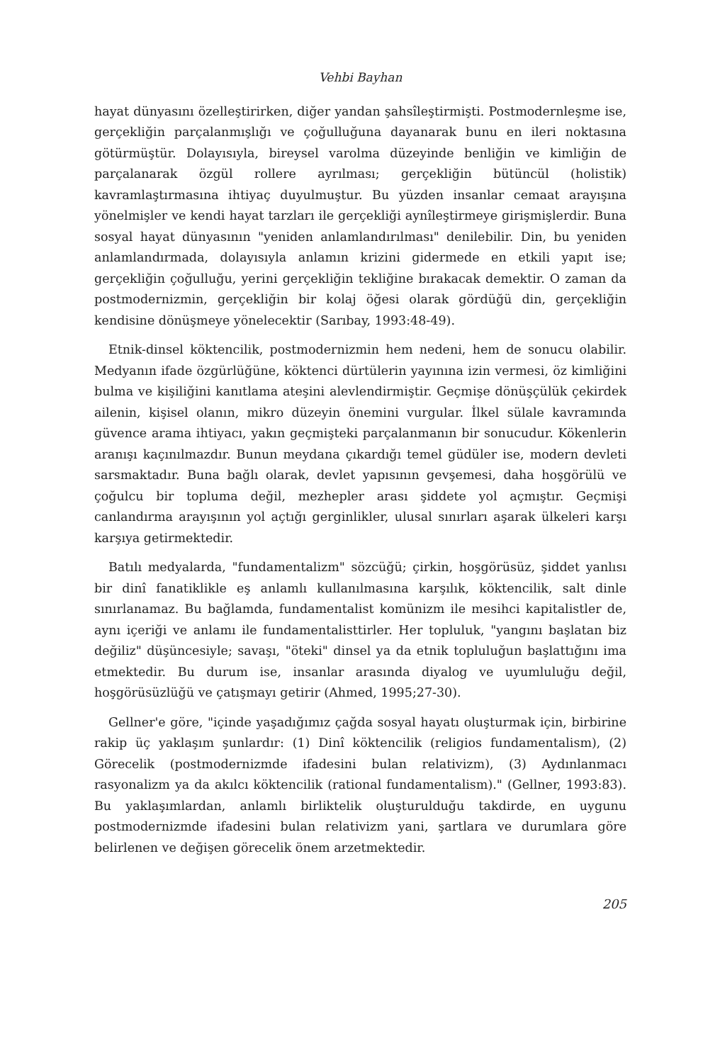Vehbi Bayhan
hayat dünyasını özelleştirirken, diğer yandan şahsîleştirmişti. Postmodernleşme ise, gerçekliğin parçalanmışlığı ve çoğulluğuna dayanarak bunu en ileri noktasına götürmüştür. Dolayısıyla, bireysel varolma düzeyinde benliğin ve kimliğin de parçalanarak özgül rollere ayrılması; gerçekliğin bütüncül (holistik) kavramlaştırmasına ihtiyaç duyulmuştur. Bu yüzden insanlar cemaat arayışına yönelmişler ve kendi hayat tarzları ile gerçekliği aynîleştirmeye girişmişlerdir. Buna sosyal hayat dünyasının "yeniden anlamlandırılması" denilebilir. Din, bu yeniden anlamlandırmada, dolayısıyla anlamın krizini gidermede en etkili yapıt ise; gerçekliğin çoğulluğu, yerini gerçekliğin tekliğine bırakacak demektir. O zaman da postmodernizmin, gerçekliğin bir kolaj öğesi olarak gördüğü din, gerçekliğin kendisine dönüşmeye yönelecektir (Sarıbay, 1993:48-49).
Etnik-dinsel köktencilik, postmodernizmin hem nedeni, hem de sonucu olabilir. Medyanın ifade özgürlüğüne, köktenci dürtülerin yayınına izin vermesi, öz kimliğini bulma ve kişiliğini kanıtlama ateşini alevlendirmiştir. Geçmişe dönüşçülük çekirdek ailenin, kişisel olanın, mikro düzeyin önemini vurgular. İlkel sülale kavramında güvence arama ihtiyacı, yakın geçmişteki parçalanmanın bir sonucudur. Kökenlerin aranışı kaçınılmazdır. Bunun meydana çıkardığı temel güdüler ise, modern devleti sarsmaktadır. Buna bağlı olarak, devlet yapısının gevşemesi, daha hoşgörülü ve çoğulcu bir topluma değil, mezhepler arası şiddete yol açmıştır. Geçmişi canlandırma arayışının yol açtığı gerginlikler, ulusal sınırları aşarak ülkeleri karşı karşıya getirmektedir.
Batılı medyalarda, "fundamentalizm" sözcüğü; çirkin, hoşgörüsüz, şiddet yanlısı bir dinî fanatiklikle eş anlamlı kullanılmasına karşılık, köktencilik, salt dinle sınırlanamaz. Bu bağlamda, fundamentalist komünizm ile mesihci kapitalistler de, aynı içeriği ve anlamı ile fundamentalisttirler. Her topluluk, "yangını başlatan biz değiliz" düşüncesiyle; savaşı, "öteki" dinsel ya da etnik topluluğun başlattığını ima etmektedir. Bu durum ise, insanlar arasında diyalog ve uyumluluğu değil, hoşgörüsüzlüğü ve çatışmayı getirir (Ahmed, 1995;27-30).
Gellner'e göre, "içinde yaşadığımız çağda sosyal hayatı oluşturmak için, birbirine rakip üç yaklaşım şunlardır: (1) Dinî köktencilik (religios fundamentalism), (2) Görecelik (postmodernizmde ifadesini bulan relativizm), (3) Aydınlanmacı rasyonalizm ya da akılcı köktencilik (rational fundamentalism)." (Gellner, 1993:83). Bu yaklaşımlardan, anlamlı birliktelik oluşturulduğu takdirde, en uygunu postmodernizmde ifadesini bulan relativizm yani, şartlara ve durumlara göre belirlenen ve değişen görecelik önem arzetmektedir.
205